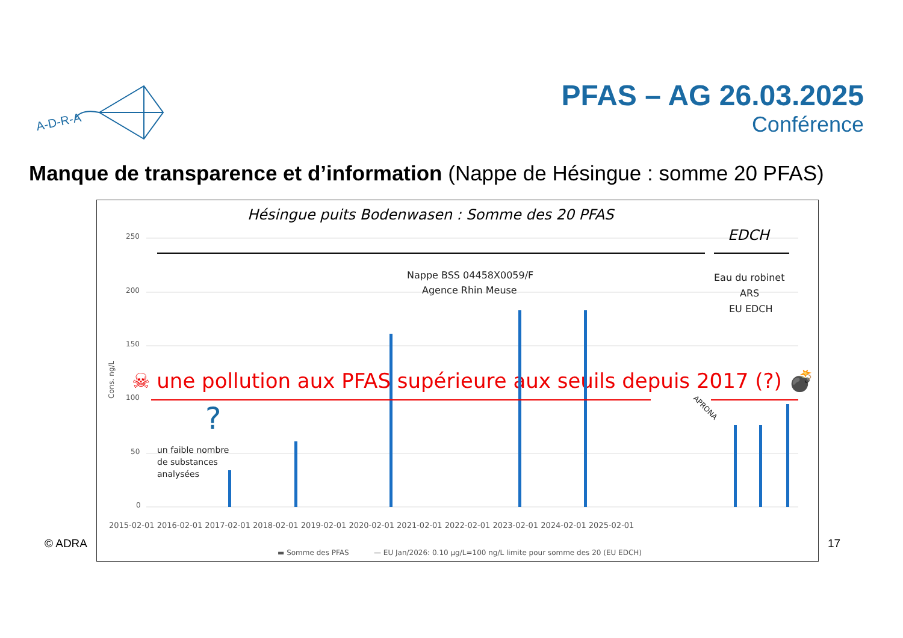A-D-R-A
PFAS – AG 26.03.2025
Conférence
Manque de transparence et d’information (Nappe de Hésingue : somme 20 PFAS)
Hésingue puits Bodenwasen : Somme des 20 PFAS
250
200
150
100
50
0
EDCH
Nappe BSS 04458X0059/F
Agence Rhin Meuse
Eau du robinet
ARS
EU EDCH
☠ une pollution aux PFAS supérieure aux seuils depuis 2017 (?) 💣
?
APRONA
un faible nombre
de substances
analysées
2015-02-01 2016-02-01 2017-02-01 2018-02-01 2019-02-01 2020-02-01 2021-02-01 2022-02-01 2023-02-01 2024-02-01 2025-02-01
▬ Somme des PFAS
— EU Jan/2026: 0.10 µg/L=100 ng/L limite pour somme des 20 (EU EDCH)
Cons. ng/L
© ADRA 17